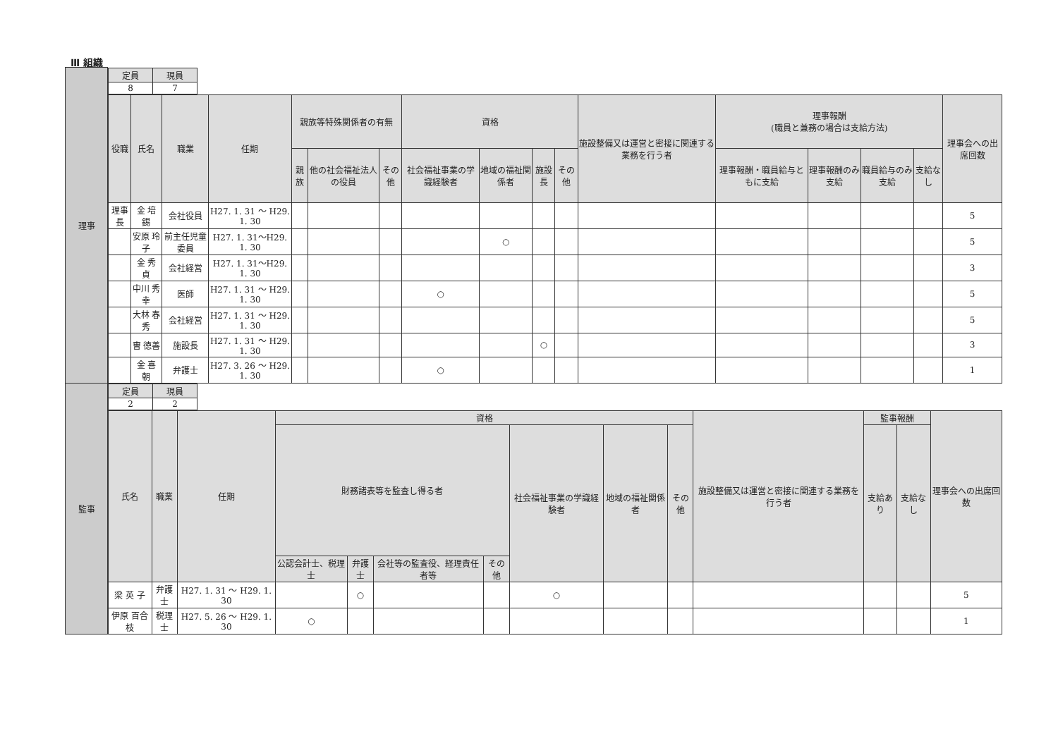Ⅲ 組織
| 理事 | / 定員 / 現員 / / --- / --- / / 8 / 7 / / 役職 / 氏名 / 職業 / 任期 / 親族等特殊関係者の有無 / / / 資格 / / / / 施設整備又は運営と密接に関連する業務を行う者 / 理事報酬 (職員と兼務の場合は支給方法) / / / / 理事会への出席回数 / / --- / --- / --- / --- / --- / --- / --- / --- / --- / --- / --- / --- / --- / --- / --- / --- / --- / / / / / / 親族 / 他の社会福祉法人の役員 / その他 / 社会福祉事業の学識経験者 / 地域の福祉関係者 / 施設長 / その他 / / 理事報酬・職員給与ともに支給 / 理事報酬のみ支給 / 職員給与のみ支給 / 支給なし / / / 理事長 / 金 培 錫 / 会社役員 / H27. 1. 31 ～ H29. 1. 30 / / / / / / / / / / / / / 5 / / / 安原 玲子 / 前主任児童委員 / H27. 1. 31～H29. 1. 30 / / / / / ○ / / / / / / / / 5 / / / 金 秀 貞 / 会社経営 / H27. 1. 31～H29. 1. 30 / / / / / / / / / / / / / 3 / / / 中川 秀幸 / 医師 / H27. 1. 31 ～ H29. 1. 30 / / / / ○ / / / / / / / / / 5 / / / 大林 春秀 / 会社経営 / H27. 1. 31 ～ H29. 1. 30 / / / / / / / / / / / / / 5 / / / 曺 徳善 / 施設長 / H27. 1. 31 ～ H29. 1. 30 / / / / / / ○ / / / / / / / 3 / / / 金 喜 朝 / 弁護士 / H27. 3. 26 ～ H29. 1. 30 / / / / ○ / / / / / / / / / 1 / |
| 監事 | / 定員 / 現員 / / --- / --- / / 2 / 2 / / 氏名 / 職業 / 任期 / 資格 / / / / / / / 施設整備又は運営と密接に関連する業務を行う者 / 監事報酬 / / 理事会への出席回数 / / --- / --- / --- / --- / --- / --- / --- / --- / --- / --- / --- / --- / --- / --- / / / / / 財務諸表等を監査し得る者 / / / / 社会福祉事業の学識経験者 / 地域の福祉関係者 / その他 / / 支給あり / 支給なし / / / / / / 公認会計士、税理士 / 弁護士 / 会社等の監査役、経理責任者等 / その他 / / / / / / / / / 梁 英 子 / 弁護士 / H27. 1. 31 ～ H29. 1. 30 / / ○ / / / ○ / / / / / / 5 / / 伊原 百合枝 / 税理士 / H27. 5. 26 ～ H29. 1. 30 / ○ / / / / / / / / / / 1 / |